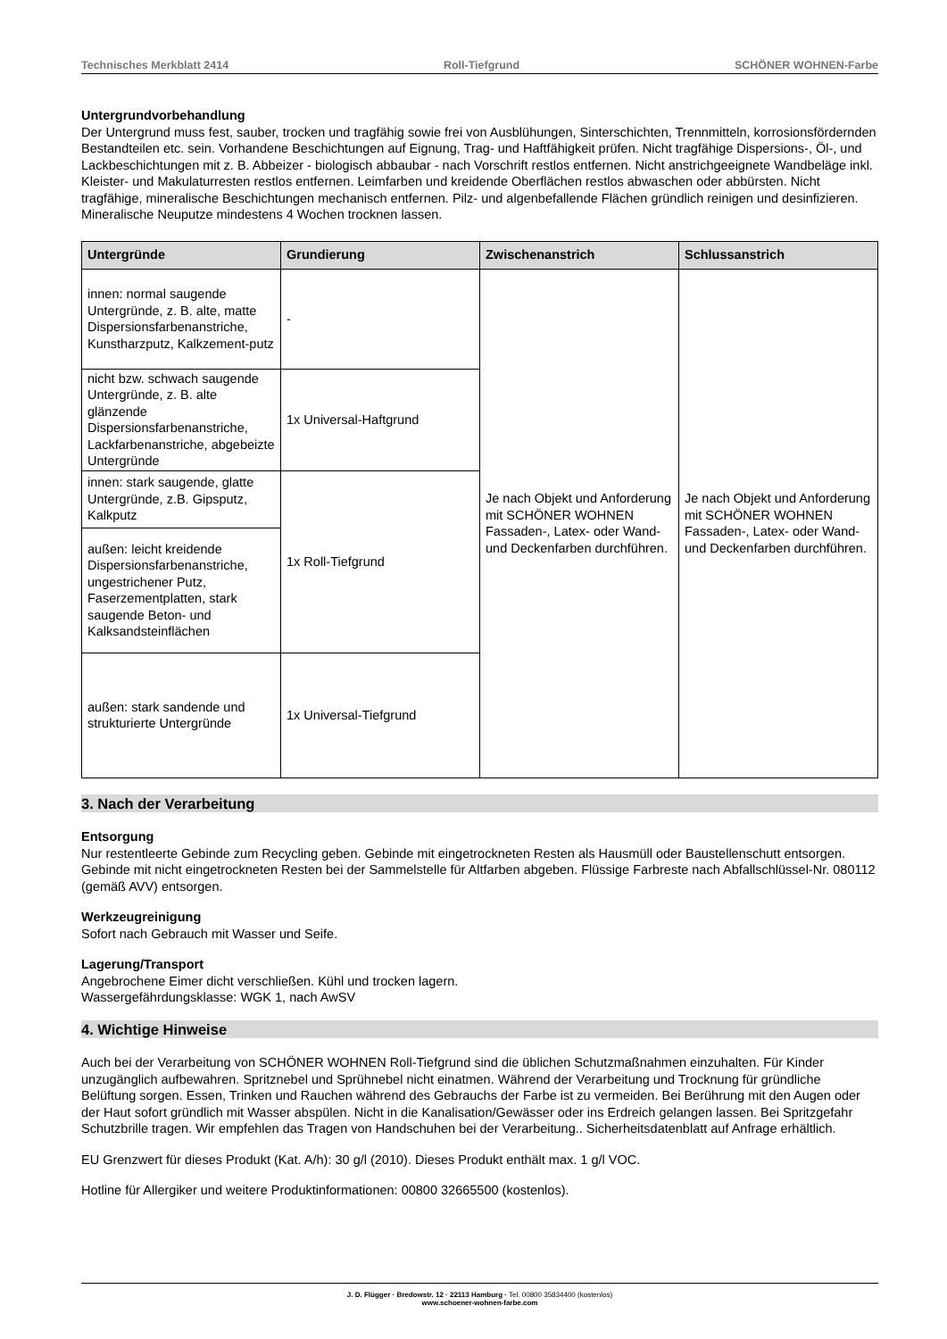Technisches Merkblatt 2414 Roll-Tiefgrund SCHÖNER WOHNEN-Farbe
Untergrundvorbehandlung
Der Untergrund muss fest, sauber, trocken und tragfähig sowie frei von Ausblühungen, Sinterschichten, Trennmitteln, korrosionsfördernden Bestandteilen etc. sein. Vorhandene Beschichtungen auf Eignung, Trag- und Haftfähigkeit prüfen. Nicht tragfähige Dispersions-, Öl-, und Lackbeschichtungen mit z. B. Abbeizer - biologisch abbaubar - nach Vorschrift restlos entfernen. Nicht anstrichgeeignete Wandbeläge inkl. Kleister- und Makulaturresten restlos entfernen. Leimfarben und kreidende Oberflächen restlos abwaschen oder abbürsten. Nicht tragfähige, mineralische Beschichtungen mechanisch entfernen. Pilz- und algenbefallende Flächen gründlich reinigen und desinfizieren. Mineralische Neuputze mindestens 4 Wochen trocknen lassen.
| Untergründe | Grundierung | Zwischenanstrich | Schlussanstrich |
| --- | --- | --- | --- |
| innen: normal saugende Untergründe, z. B. alte, matte Dispersionsfarbenanstriche, Kunstharzputz, Kalkzement-putz | - | Je nach Objekt und Anforderung mit SCHÖNER WOHNEN Fassaden-, Latex- oder Wand- und Deckenfarben durchführen. | Je nach Objekt und Anforderung mit SCHÖNER WOHNEN Fassaden-, Latex- oder Wand- und Deckenfarben durchführen. |
| nicht bzw. schwach saugende Untergründe, z. B. alte glänzende Dispersionsfarbenanstriche, Lackfarbenanstriche, abgebeizte Untergründe | 1x Universal-Haftgrund | | |
| innen: stark saugende, glatte Untergründe, z.B. Gipsputz, Kalkputz | 1x Roll-Tiefgrund | | |
| außen: leicht kreidende Dispersionsfarbenanstriche, ungestrichener Putz, Faserzementplatten, stark saugende Beton- und Kalksandsteinflächen | | | |
| außen: stark sandende und strukturierte Untergründe | 1x Universal-Tiefgrund | | |
3. Nach der Verarbeitung
Entsorgung
Nur restentleerte Gebinde zum Recycling geben. Gebinde mit eingetrockneten Resten als Hausmüll oder Baustellenschutt entsorgen. Gebinde mit nicht eingetrockneten Resten bei der Sammelstelle für Altfarben abgeben. Flüssige Farbreste nach Abfallschlüssel-Nr. 080112 (gemäß AVV) entsorgen.
Werkzeugreinigung
Sofort nach Gebrauch mit Wasser und Seife.
Lagerung/Transport
Angebrochene Eimer dicht verschließen. Kühl und trocken lagern.
Wassergefährdungsklasse: WGK 1, nach AwSV
4. Wichtige Hinweise
Auch bei der Verarbeitung von SCHÖNER WOHNEN Roll-Tiefgrund sind die üblichen Schutzmaßnahmen einzuhalten. Für Kinder unzugänglich aufbewahren. Spritznebel und Sprühnebel nicht einatmen. Während der Verarbeitung und Trocknung für gründliche Belüftung sorgen. Essen, Trinken und Rauchen während des Gebrauchs der Farbe ist zu vermeiden. Bei Berührung mit den Augen oder der Haut sofort gründlich mit Wasser abspülen. Nicht in die Kanalisation/Gewässer oder ins Erdreich gelangen lassen. Bei Spritzgefahr Schutzbrille tragen. Wir empfehlen das Tragen von Handschuhen bei der Verarbeitung.. Sicherheitsdatenblatt auf Anfrage erhältlich.
EU Grenzwert für dieses Produkt (Kat. A/h): 30 g/l (2010). Dieses Produkt enthält max. 1 g/l VOC.
Hotline für Allergiker und weitere Produktinformationen: 00800 32665500 (kostenlos).
J. D. Flügger · Bredowstr. 12 · 22113 Hamburg · Tel. 00800 35834400 (kostenlos)
www.schoener-wohnen-farbe.com